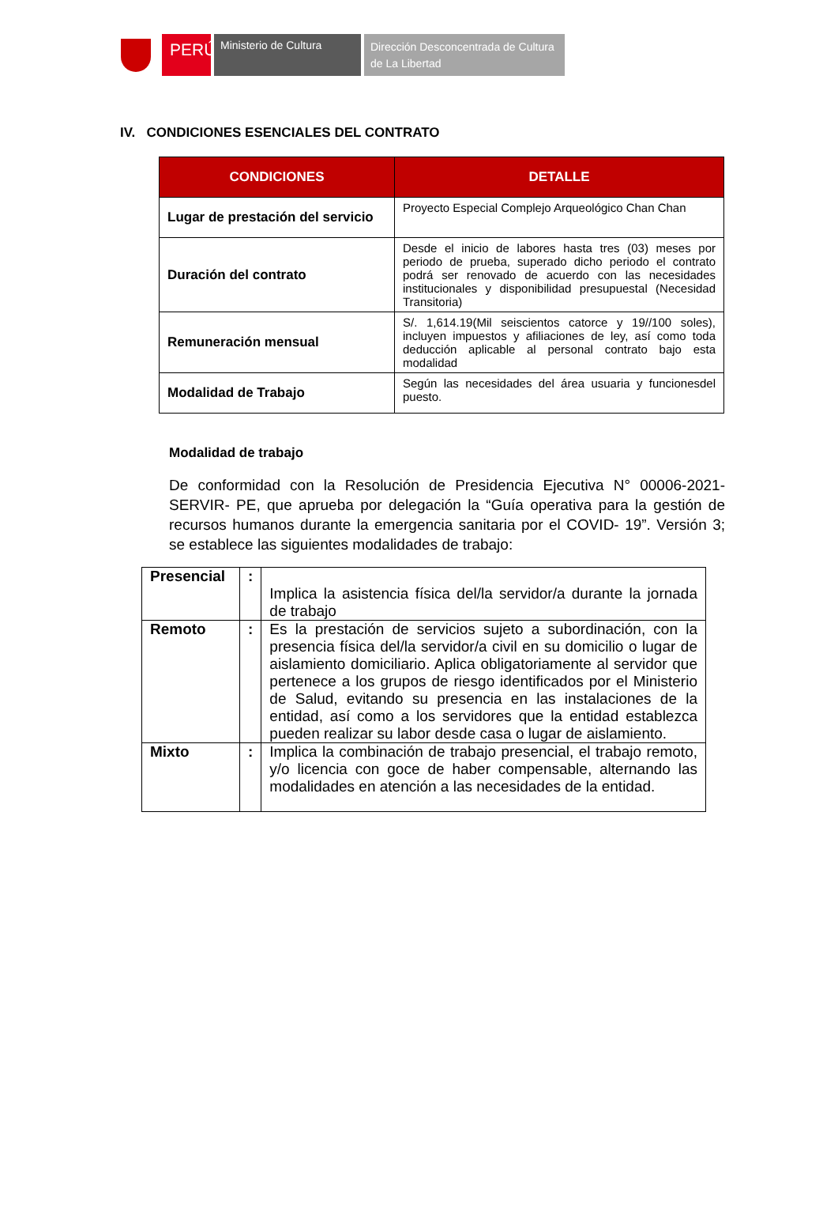PERÚ
Ministerio de Cultura
Dirección Desconcentrada de Cultura
de La Libertad
IV. CONDICIONES ESENCIALES DEL CONTRATO
| CONDICIONES | DETALLE |
| --- | --- |
| Lugar de prestación del servicio | Proyecto Especial Complejo Arqueológico Chan Chan |
| Duración del contrato | Desde el inicio de labores hasta tres (03) meses por periodo de prueba, superado dicho periodo el contrato podrá ser renovado de acuerdo con las necesidades institucionales y disponibilidad presupuestal (Necesidad Transitoria) |
| Remuneración mensual | S/. 1,614.19(Mil seiscientos catorce y 19//100 soles), incluyen impuestos y afiliaciones de ley, así como toda deducción aplicable al personal contrato bajo esta modalidad |
| Modalidad de Trabajo | Según las necesidades del área usuaria y funcionesdel puesto. |
Modalidad de trabajo
De conformidad con la Resolución de Presidencia Ejecutiva N° 00006-2021-SERVIR- PE, que aprueba por delegación la “Guía operativa para la gestión de recursos humanos durante la emergencia sanitaria por el COVID- 19”. Versión 3; se establece las siguientes modalidades de trabajo:
| Presencial | : | Implica la asistencia física del/la servidor/a durante la jornada de trabajo |
| Remoto | : | Es la prestación de servicios sujeto a subordinación, con la presencia física del/la servidor/a civil en su domicilio o lugar de aislamiento domiciliario. Aplica obligatoriamente al servidor que pertenece a los grupos de riesgo identificados por el Ministerio de Salud, evitando su presencia en las instalaciones de la entidad, así como a los servidores que la entidad establezca pueden realizar su labor desde casa o lugar de aislamiento. |
| Mixto | : | Implica la combinación de trabajo presencial, el trabajo remoto, y/o licencia con goce de haber compensable, alternando las modalidades en atención a las necesidades de la entidad. |